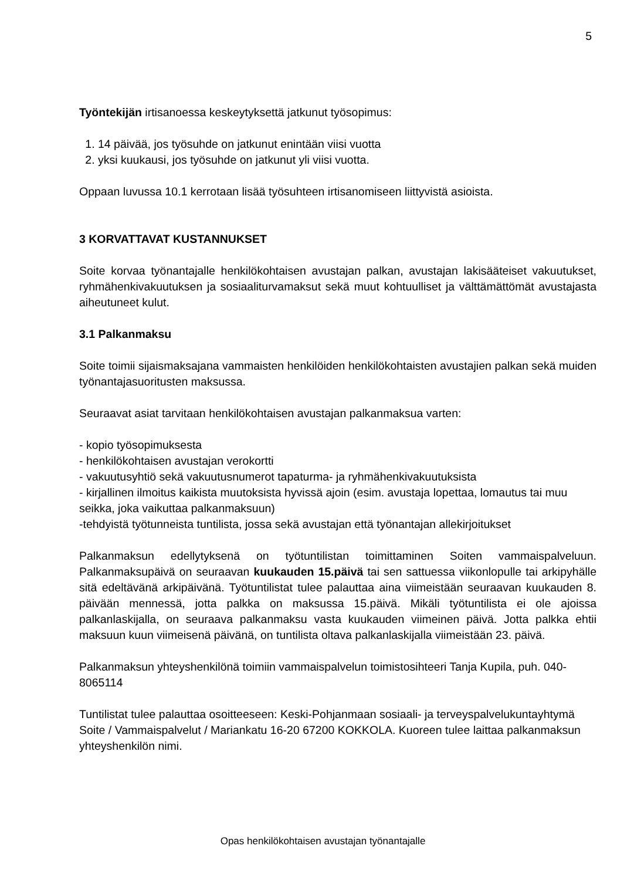5
Työntekijän irtisanoessa keskeytyksettä jatkunut työsopimus:
1. 14 päivää, jos työsuhde on jatkunut enintään viisi vuotta
2. yksi kuukausi, jos työsuhde on jatkunut yli viisi vuotta.
Oppaan luvussa 10.1 kerrotaan lisää työsuhteen irtisanomiseen liittyvistä asioista.
3 KORVATTAVAT KUSTANNUKSET
Soite korvaa työnantajalle henkilökohtaisen avustajan palkan, avustajan lakisääteiset vakuutukset, ryhmähenkivakuutuksen ja sosiaaliturvamaksut sekä muut kohtuulliset ja välttämättömät avustajasta aiheutuneet kulut.
3.1 Palkanmaksu
Soite toimii sijaismaksajana vammaisten henkilöiden henkilökohtaisten avustajien palkan sekä muiden työnantajasuoritusten maksussa.
Seuraavat asiat tarvitaan henkilökohtaisen avustajan palkanmaksua varten:
- kopio työsopimuksesta
- henkilökohtaisen avustajan verokortti
- vakuutusyhtiö sekä vakuutusnumerot tapaturma- ja ryhmähenkivakuutuksista
- kirjallinen ilmoitus kaikista muutoksista hyvissä ajoin (esim. avustaja lopettaa, lomautus tai muu seikka, joka vaikuttaa palkanmaksuun)
-tehdyistä työtunneista tuntilista, jossa sekä avustajan että työnantajan allekirjoitukset
Palkanmaksun edellytyksenä on työtuntilistan toimittaminen Soiten vammaispalveluun. Palkanmaksupäivä on seuraavan kuukauden 15.päivä tai sen sattuessa viikonlopulle tai arkipyhälle sitä edeltävänä arkipäivänä. Työtuntilistat tulee palauttaa aina viimeistään seuraavan kuukauden 8. päivään mennessä, jotta palkka on maksussa 15.päivä. Mikäli työtuntilista ei ole ajoissa palkanlaskijalla, on seuraava palkanmaksu vasta kuukauden viimeinen päivä. Jotta palkka ehtii maksuun kuun viimeisenä päivänä, on tuntilista oltava palkanlaskijalla viimeistään 23. päivä.
Palkanmaksun yhteyshenkilönä toimiin vammaispalvelun toimistosihteeri Tanja Kupila, puh. 040-8065114
Tuntilistat tulee palauttaa osoitteeseen: Keski-Pohjanmaan sosiaali- ja terveyspalvelukuntayhtymä Soite / Vammaispalvelut / Mariankatu 16-20 67200 KOKKOLA. Kuoreen tulee laittaa palkanmaksun yhteyshenkilön nimi.
Opas henkilökohtaisen avustajan työnantajalle